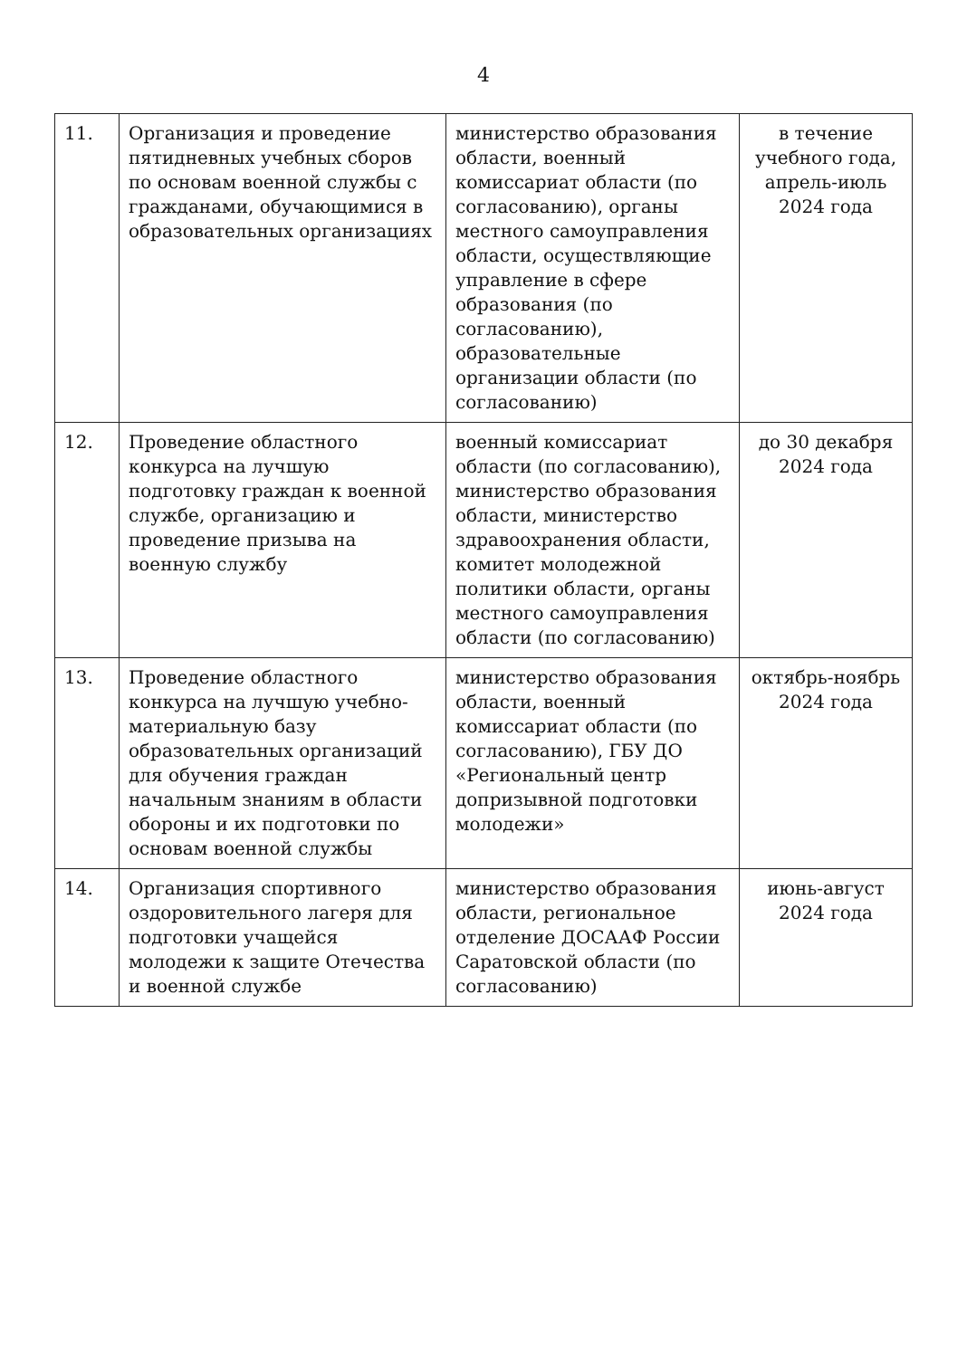4
| 11. | Организация и проведение пятидневных учебных сборов по основам военной службы с гражданами, обучающимися в образовательных организациях | министерство образования области, военный комиссариат области (по согласованию), органы местного самоуправления области, осуществляющие управление в сфере образования (по согласованию), образовательные организации области (по согласованию) | в течение учебного года, апрель-июль 2024 года |
| 12. | Проведение областного конкурса на лучшую подготовку граждан к военной службе, организацию и проведение призыва на военную службу | военный комиссариат области (по согласованию), министерство образования области, министерство здравоохранения области, комитет молодежной политики области, органы местного самоуправления области (по согласованию) | до 30 декабря 2024 года |
| 13. | Проведение областного конкурса на лучшую учебно-материальную базу образовательных организаций для обучения граждан начальным знаниям в области обороны и их подготовки по основам военной службы | министерство образования области, военный комиссариат области (по согласованию), ГБУ ДО «Региональный центр допризывной подготовки молодежи» | октябрь-ноябрь 2024 года |
| 14. | Организация спортивного оздоровительного лагеря для подготовки учащейся молодежи к защите Отечества и военной службе | министерство образования области, региональное отделение ДОСААФ России Саратовской области (по согласованию) | июнь-август 2024 года |